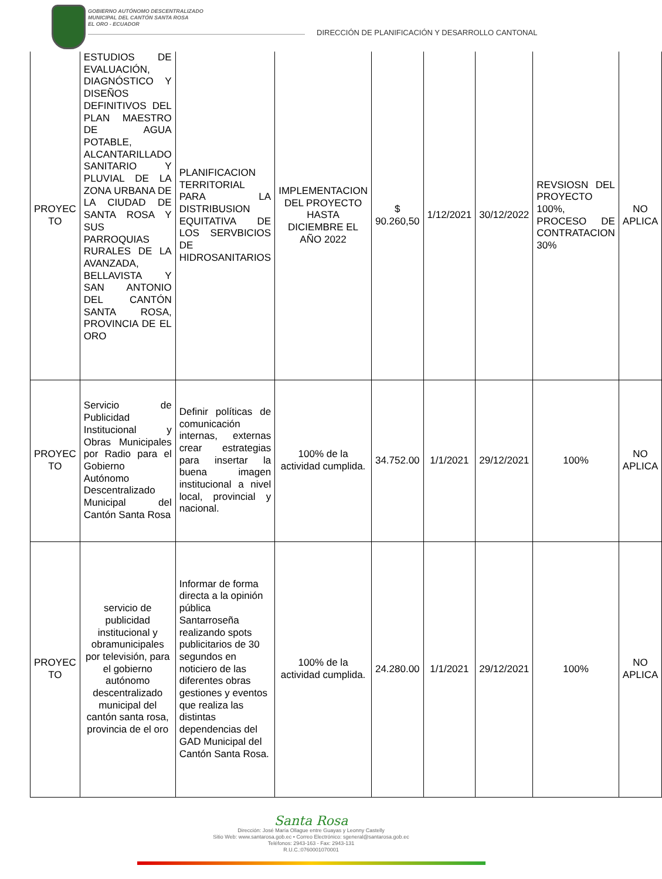GOBIERNO AUTÓNOMO DESCENTRALIZADO
MUNICIPAL DEL CANTÓN SANTA ROSA
EL ORO - ECUADOR
DIRECCIÓN DE PLANIFICACIÓN Y DESARROLLO CANTONAL
| PROYEC TO | ESTUDIOS DE EVALUACIÓN, DIAGNÓSTICO Y DISEÑOS DEFINITIVOS DEL PLAN MAESTRO DE AGUA POTABLE, ALCANTARILLADO SANITARIO Y PLUVIAL DE LA ZONA URBANA DE LA CIUDAD DE SANTA ROSA Y SUS PARROQUIAS RURALES DE LA AVANZADA, BELLAVISTA Y SAN ANTONIO DEL CANTÓN SANTA ROSA, PROVINCIA DE EL ORO | PLANIFICACION TERRITORIAL PARA LA DISTRIBUSION EQUITATIVA DE LOS SERVBICIOS DE HIDROSANITARIOS | IMPLEMENTACION DEL PROYECTO HASTA DICIEMBRE EL AÑO 2022 | $ 90.260,50 | 1/12/2021 | 30/12/2022 | REVSIOSN DEL PROYECTO 100%, PROCESO DE CONTRATACION 30% | NO APLICA |
| PROYEC TO | Servicio de Publicidad Institucional y Obras Municipales por Radio para el Gobierno Autónomo Descentralizado Municipal del Cantón Santa Rosa | Definir políticas de comunicación internas, externas crear estrategias para insertar la buena imagen institucional a nivel local, provincial y nacional. | 100% de la actividad cumplida. | 34.752.00 | 1/1/2021 | 29/12/2021 | 100% | NO APLICA |
| PROYEC TO | servicio de publicidad institucional y obramunicipales por televisión, para el gobierno autónomo descentralizado municipal del cantón santa rosa, provincia de el oro | Informar de forma directa a la opinión pública Santarroseña realizando spots publicitarios de 30 segundos en noticiero de las diferentes obras gestiones y eventos que realiza las distintas dependencias del GAD Municipal del Cantón Santa Rosa. | 100% de la actividad cumplida. | 24.280.00 | 1/1/2021 | 29/12/2021 | 100% | NO APLICA |
Santa Rosa
Dirección: José María Ollague entre Guayas y Leonny Castelly
Sitio Web: www.santarosa.gob.ec • Correo Electrónico: sgeneral@santarosa.gob.ec
Teléfonos: 2943-163 - Fax: 2943-131
R.U.C.:0760001070001